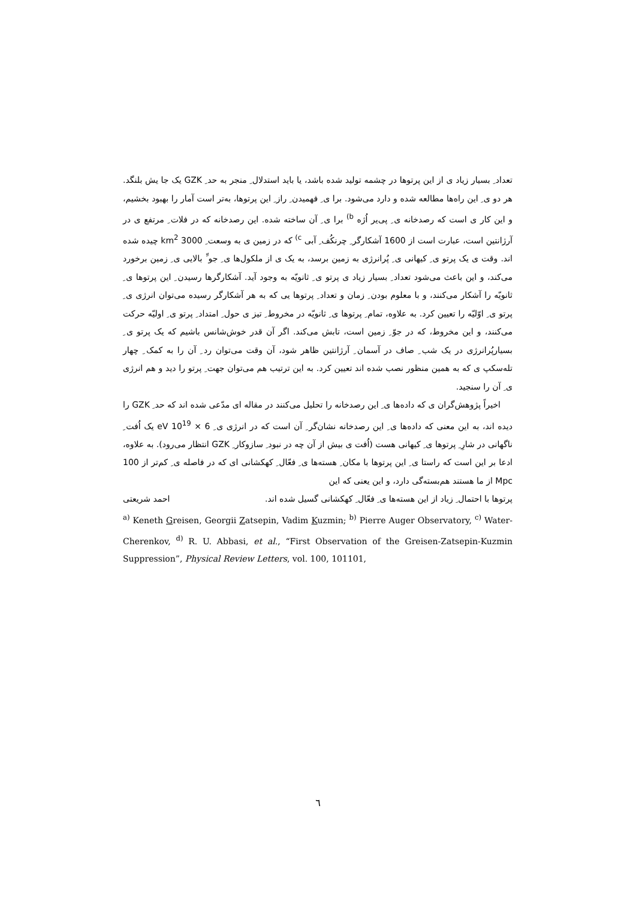تعداد ِ بسیار زیاد ی از این پرتوها در چشمه تولید شده باشد، یا باید استدلال ِ منجر به حد ِ GZK یک جا یش بلنگد. هر دو ی ِ این راه‌ها مطالعه شده و دارد می‌شود. برا ی ِ فهمیدن ِ راز ِ این پرتوها، به‌تر است آمار را بهبود بخشیم، و این کار ی است که رصدخانه ی ِ پی‌یر اُژه <sup>b)</sup> برا ی ِ آن ساخته شده. این رصدخانه که در فلات ِ مرتفع ی در آرژانتین است، عبارت است از 1600 آشکارگر ِ چرنکُف ِ آبی <sup>c)</sup> که در زمین ی به وسعت ِ 3000 km<sup>2</sup> چیده شده اند. وقت ی یک پرتو ی ِ کیهانی ی ِ پُرانرژی به زمین برسد، به یک ی از ملکول‌ها ی ِ جو ِّ بالایی ی ِ زمین برخورد می‌کند، و این باعث می‌شود تعداد ِ بسیار زیاد ی پرتو ی ِ ثانویّه به وجود آید. آشکارگرها رسیدن ِ این پرتوها ی ِ ثانویّه را آشکار می‌کنند، و با معلوم بودن ِ زمان و تعداد ِ پرتوها یی که به هر آشکارگر رسیده می‌توان انرژی ی ِ پرتو ی ِ اوّلیّه را تعیین کرد. به علاوه، تمام ِ پرتوها ی ِ ثانویّه در مخروط ِ تیز ی حول ِ امتداد ِ پرتو ی ِ اولیّه حرکت می‌کنند، و این مخروط، که در جوّ ِ زمین است، تابش می‌کند. اگر آن قدر خوش‌شانس باشیم که یک پرتو ی ِ بسیارپُرانرژی در یک شب ِ صاف در آسمان ِ آرژانتین ظاهر شود، آن وقت می‌توان رد ِ آن را به کمک ِ چهار تله‌سکپ ی که به همین منظور نصب شده اند تعیین کرد. به این ترتیب هم می‌توان جهت ِ پرتو را دید و هم انرژی ی ِ آن را سنجید.
اخیراً پژوهش‌گران ی که داده‌ها ی ِ این رصدخانه را تحلیل می‌کنند در مقاله ای مدّعی شده اند که حد ِ GZK را دیده اند، به این معنی که داده‌ها ی ِ این رصدخانه نشان‌گر ِ آن است که در انرژی ی ِ 6 × 10<sup>19</sup> eV یک اُفت ِ ناگهانی در شارِ ِ پرتوها ی ِ کیهانی هست (اُفت ی بیش از آن چه در نبود ِ سازوکار ِ GZK انتظار می‌رود). به علاوه، ادعا بر این است که راستا ی ِ این پرتوها با مکان ِ هسته‌ها ی ِ فعّال ِ کهکشانی ای که در فاصله ی ِ کم‌تر از 100 Mpc از ما هستند هم‌بسته‌گی دارد، و این یعنی که این
پرتوها با احتمال ِ زیاد از این هسته‌ها ی ِ فعّال ِ کهکشانی گسیل شده اند. احمد شریعتی
<sup>a)</sup> Keneth Greisen, Georgii Zatsepin, Vadim Kuzmin; <sup>b)</sup> Pierre Auger Observatory, <sup>c)</sup> Water-Cherenkov, <sup>d)</sup> R. U. Abbasi, et al., “First Observation of the Greisen-Zatsepin-Kuzmin Suppression”, Physical Review Letters, vol. 100, 101101,
٦